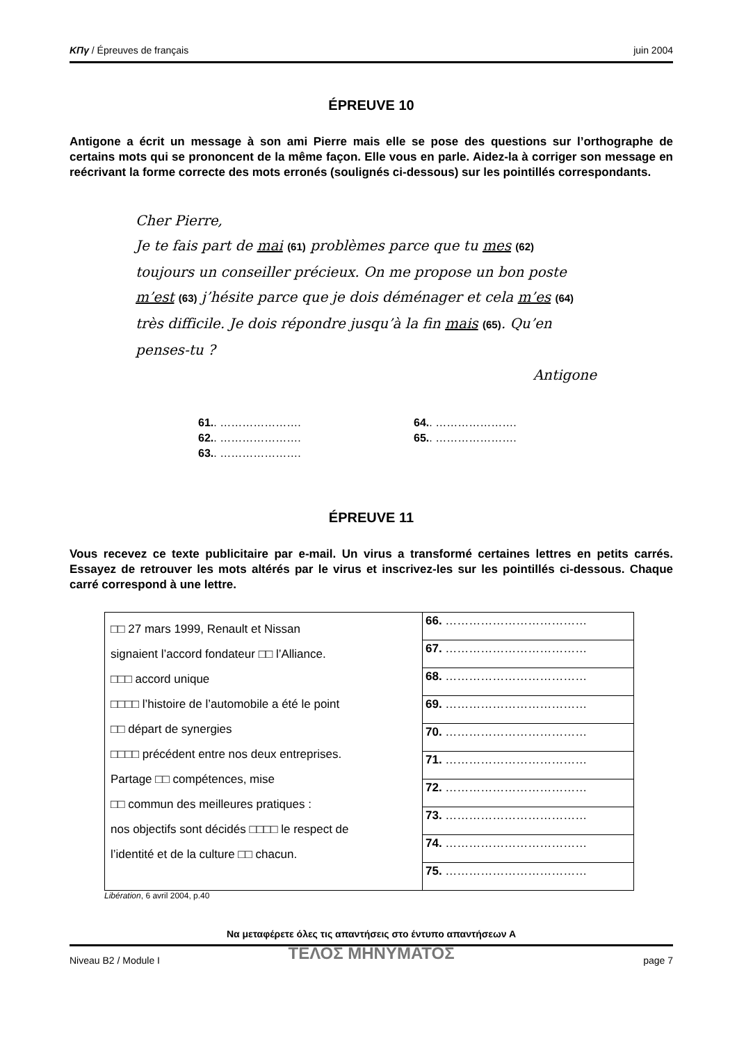ΚΠγ / Épreuves de français juin 2004
ÉPREUVE 10
Antigone a écrit un message à son ami Pierre mais elle se pose des questions sur l’orthographe de certains mots qui se prononcent de la même façon. Elle vous en parle. Aidez-la à corriger son message en reécrivant la forme correcte des mots erronés (soulignés ci-dessous) sur les pointillés correspondants.
Cher Pierre,
Je te fais part de mai (61) problèmes parce que tu mes (62) toujours un conseiller précieux. On me propose un bon poste m’est (63) j’hésite parce que je dois déménager et cela m’es (64) très difficile. Je dois répondre jusqu’à la fin mais (65). Qu’en penses-tu ?
Antigone
61.. ………………….
64.. ………………….
62.. ………………….
65.. ………………….
63.. ………………….
ÉPREUVE 11
Vous recevez ce texte publicitaire par e-mail. Un virus a transformé certaines lettres en petits carrés. Essayez de retrouver les mots altérés par le virus et inscrivez-les sur les pointillés ci-dessous. Chaque carré correspond à une lettre.
| □□ 27 mars 1999, Renault et Nissan signaient l’accord fondateur □□ l’Alliance. □□□ accord unique □□□□ l’histoire de l’automobile a été le point □□ départ de synergies □□□□ précédent entre nos deux entreprises. Partage □□ compétences, mise □□ commun des meilleures pratiques : nos objectifs sont décidés □□□□ le respect de l’identité et de la culture □□ chacun. | 66. ……………………………… |
| | 67. ……………………………… |
| | 68. ……………………………… |
| | 69. ……………………………… |
| | 70. ……………………………… |
| | 71. ……………………………… |
| | 72. ……………………………… |
| | 73. ……………………………… |
| | 74. ……………………………… |
| | 75. ……………………………… |
Libération, 6 avril 2004, p.40
Να μεταφέρετε όλες τις απαντήσεις στο έντυπο απαντήσεων Α
ΤΕΛΟΣ ΜΗΝΥΜΑΤΟΣ
Niveau B2 / Module I page 7